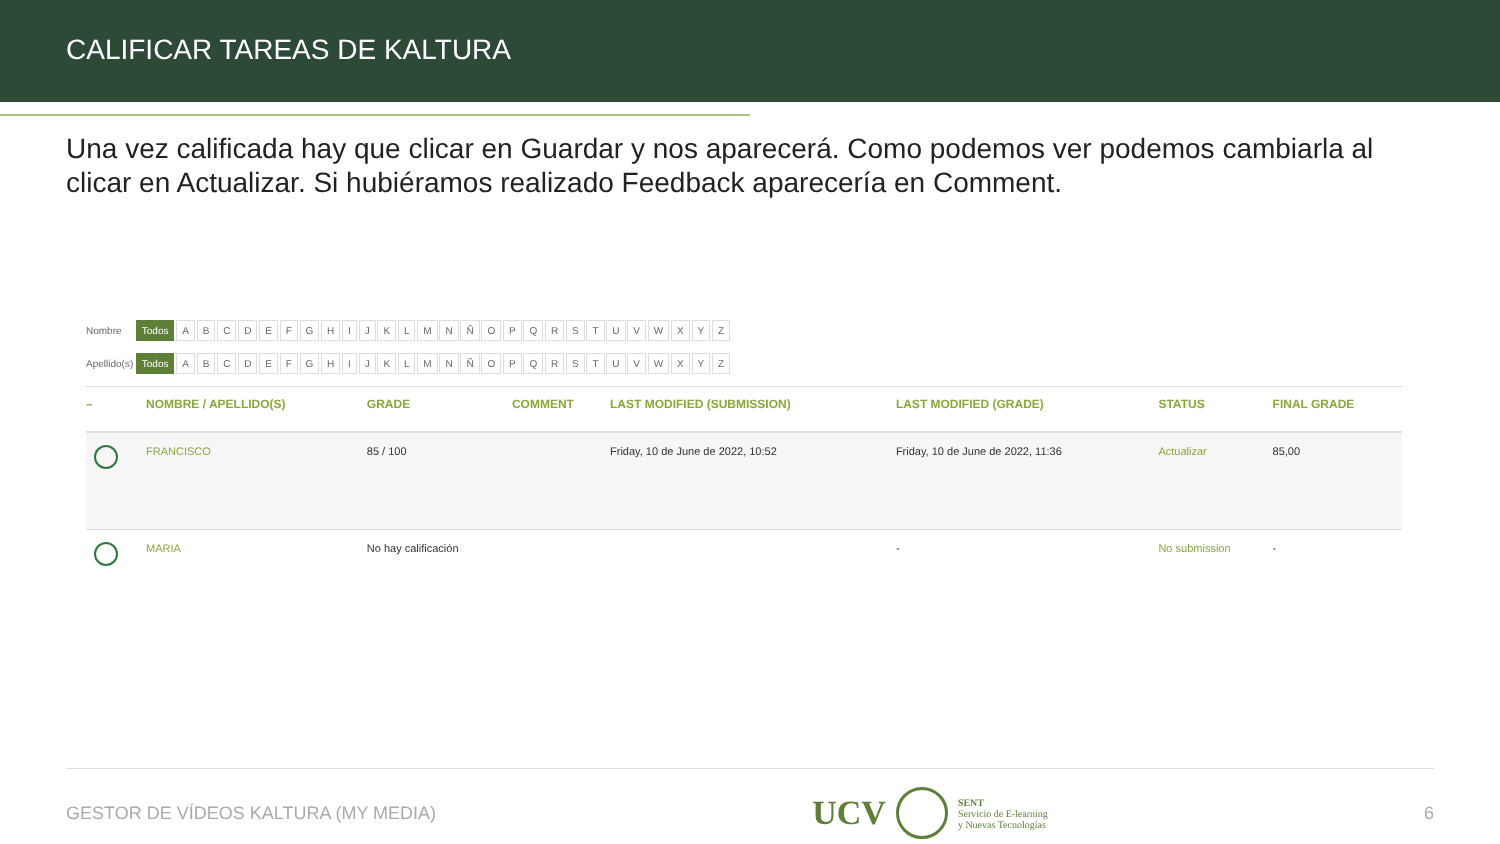CALIFICAR TAREAS DE KALTURA
Una vez calificada hay que clicar en Guardar y nos aparecerá. Como podemos ver podemos cambiarla al clicar en Actualizar. Si hubiéramos realizado Feedback aparecería en Comment.
Nombre Todos A B C D E F G H I J K L M N Ñ O P Q R S T U V W X Y Z
Apellido(s) Todos A B C D E F G H I J K L M N Ñ O P Q R S T U V W X Y Z
| – | NOMBRE / APELLIDO(S) | GRADE | COMMENT | LAST MODIFIED (SUBMISSION) | LAST MODIFIED (GRADE) | STATUS | FINAL GRADE |
| --- | --- | --- | --- | --- | --- | --- | --- |
| | FRANCISCO | 85 / 100 | | Friday, 10 de June de 2022, 10:52 | Friday, 10 de June de 2022, 11:36 | Actualizar | 85,00 |
| | MARIA | No hay calificación | | | - | No submission | - |
GESTOR DE VÍDEOS KALTURA (MY MEDIA) UCV SENT
Servicio de E-learning
y Nuevas Tecnologías 6